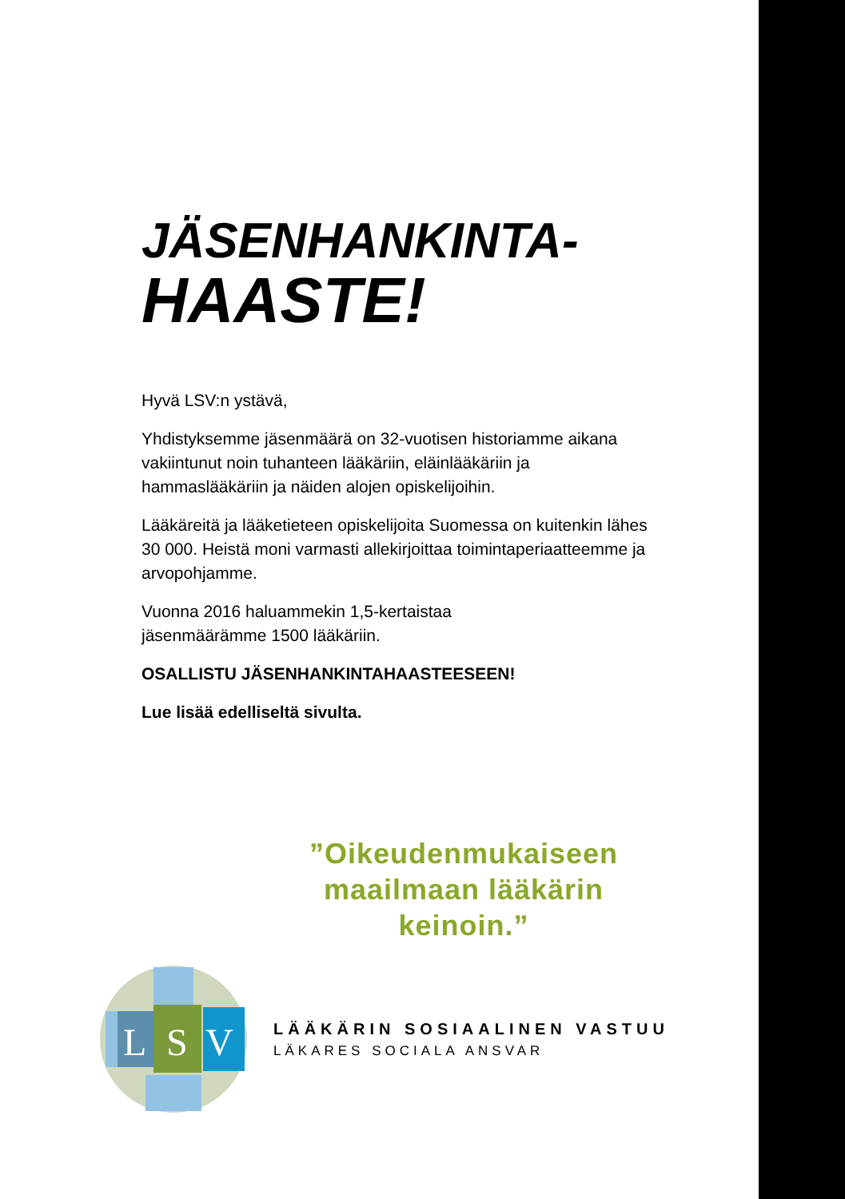JÄSENHANKINTA-
HAASTE!
Hyvä LSV:n ystävä,
Yhdistyksemme jäsenmäärä on 32-vuotisen historiamme aikana vakiintunut noin tuhanteen lääkäriin, eläinlääkäriin ja hammaslääkäriin ja näiden alojen opiskelijoihin.
Lääkäreitä ja lääketieteen opiskelijoita Suomessa on kuitenkin lähes 30 000. Heistä moni varmasti allekirjoittaa toimintaperiaatteemme ja arvopohjamme.
Vuonna 2016 haluammekin 1,5-kertaistaa
jäsenmäärämme 1500 lääkäriin.
OSALLISTU JÄSENHANKINTAHAASTEESEEN!
Lue lisää edelliseltä sivulta.
”Oikeudenmukaiseen maailmaan lääkärin keinoin.”
L
S
V
LÄÄKÄRIN SOSIAALINEN VASTUU
LÄKARES SOCIALA ANSVAR